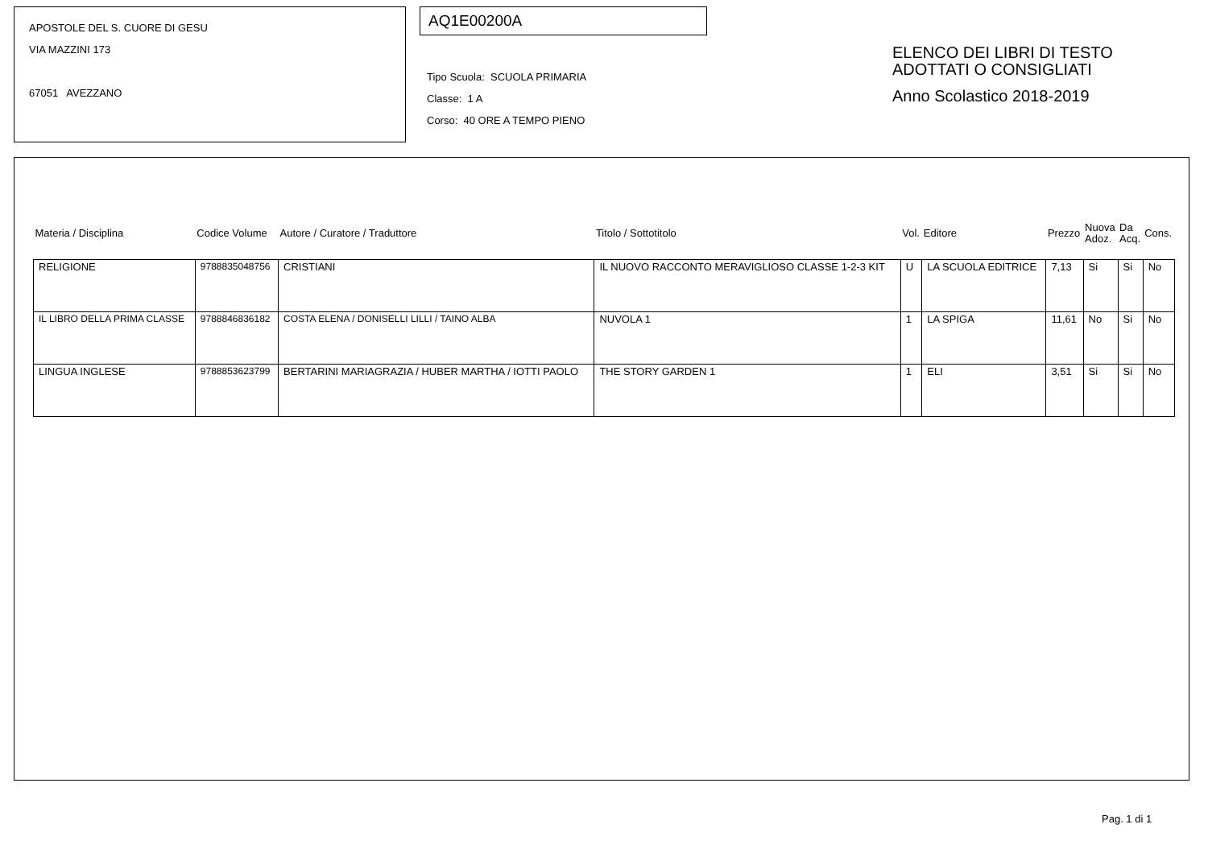APOSTOLE DEL S. CUORE DI GESU
VIA MAZZINI 173
67051 AVEZZANO
AQ1E00200A
Tipo Scuola: SCUOLA PRIMARIA
Classe: 1 A
Corso: 40 ORE A TEMPO PIENO
ELENCO DEI LIBRI DI TESTO
ADOTTATI O CONSIGLIATI
Anno Scolastico 2018-2019
| Materia / Disciplina | Codice Volume | Autore / Curatore / Traduttore | Titolo / Sottotitolo | Vol. | Editore | Prezzo | Nuova Adoz. | Da Acq. | Cons. |
| --- | --- | --- | --- | --- | --- | --- | --- | --- | --- |
| RELIGIONE | 9788835048756 | CRISTIANI | IL NUOVO RACCONTO MERAVIGLIOSO CLASSE 1-2-3 KIT | U | LA SCUOLA EDITRICE | 7,13 | Si | Si | No |
| IL LIBRO DELLA PRIMA CLASSE | 9788846836182 | COSTA ELENA / DONISELLI LILLI / TAINO ALBA | NUVOLA 1 | 1 | LA SPIGA | 11,61 | No | Si | No |
| LINGUA INGLESE | 9788853623799 | BERTARINI MARIAGRAZIA / HUBER MARTHA / IOTTI PAOLO | THE STORY GARDEN 1 | 1 | ELI | 3,51 | Si | Si | No |
Pag. 1 di 1